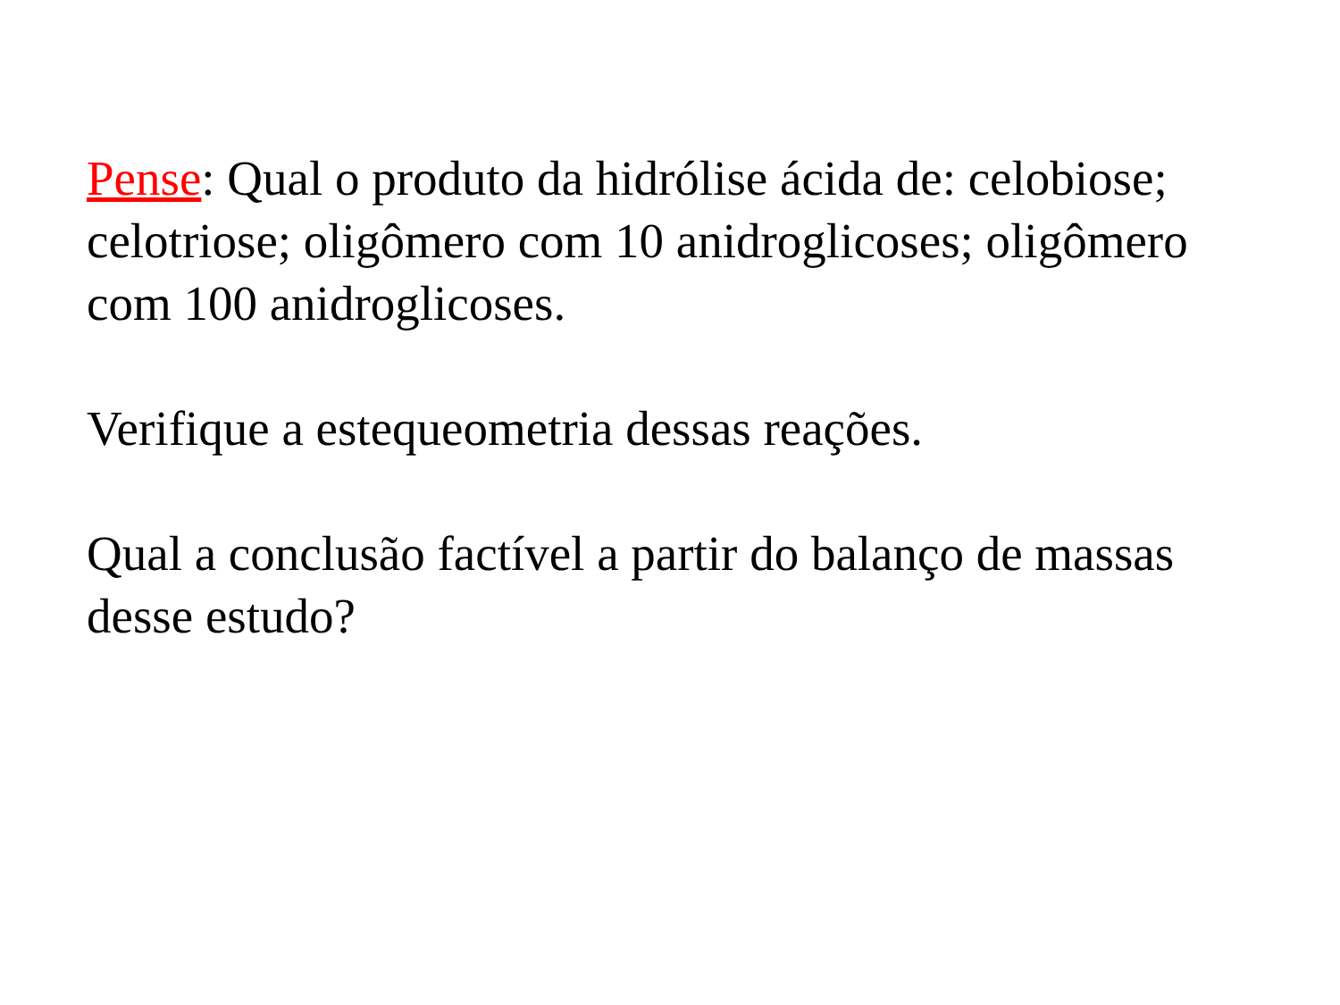Pense: Qual o produto da hidrólise ácida de: celobiose; celotriose; oligômero com 10 anidroglicoses; oligômero com 100 anidroglicoses.
Verifique a estequeometria dessas reações.
Qual a conclusão factível a partir do balanço de massas desse estudo?